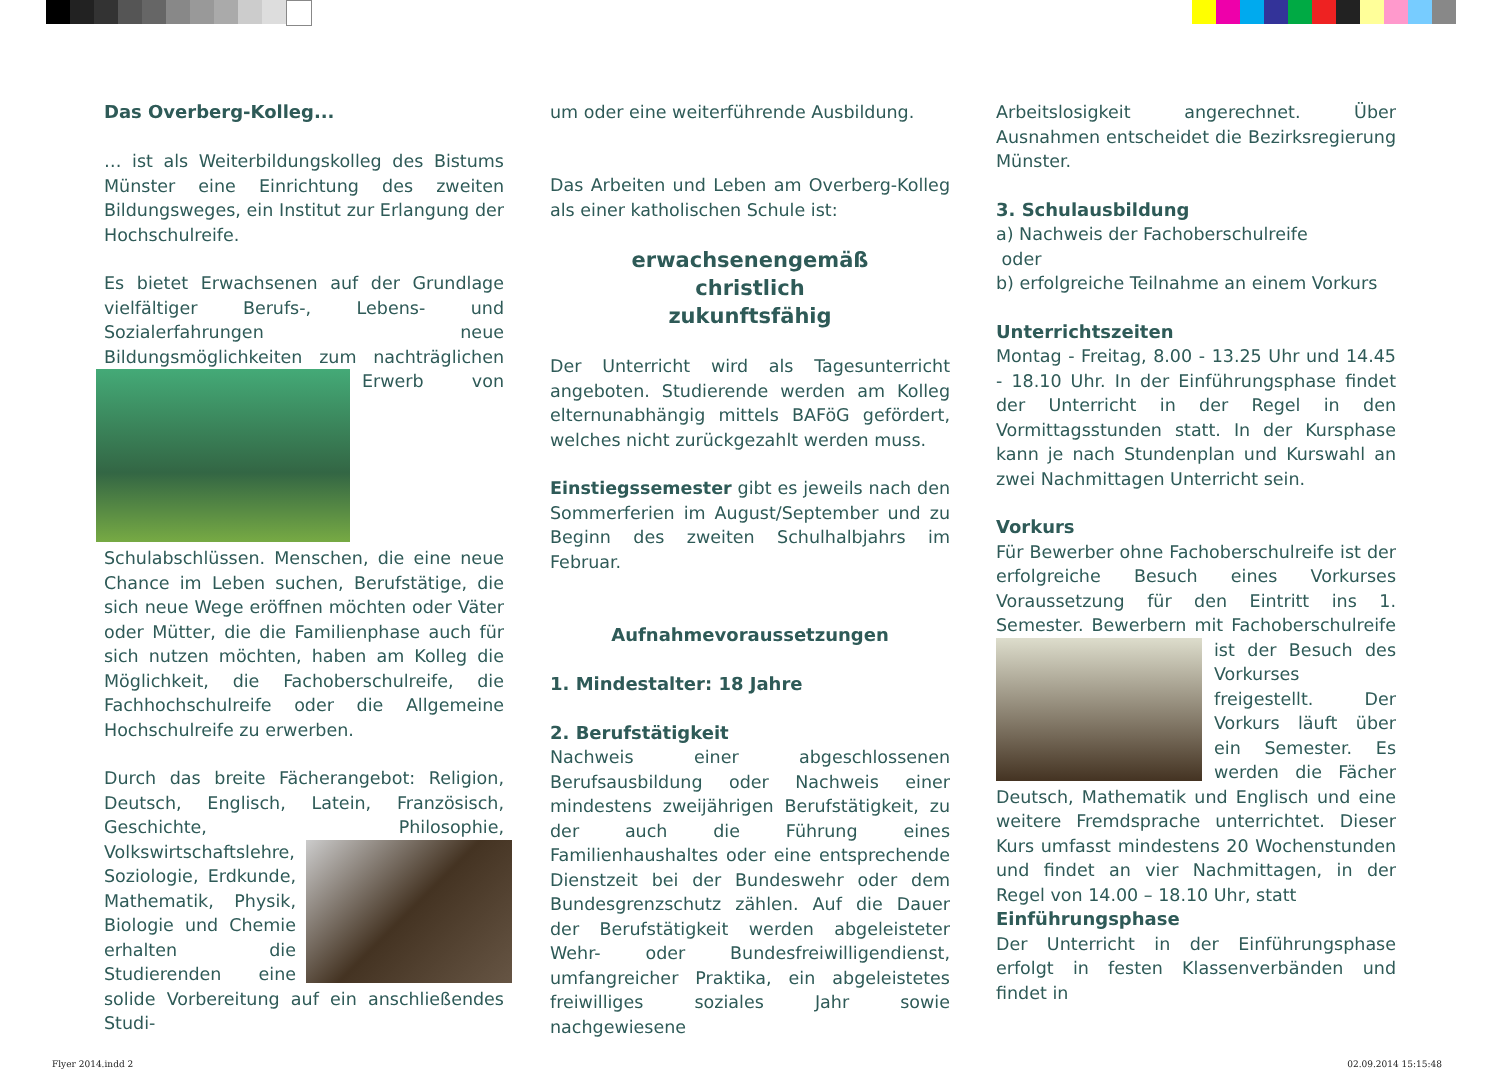Das Overberg-Kolleg...
… ist als Weiterbildungskolleg des Bistums Münster eine Einrichtung des zweiten Bildungsweges, ein Institut zur Erlangung der Hochschulreife.
Es bietet Erwachsenen auf der Grundlage vielfältiger Berufs-, Lebens- und Sozialerfahrungen neue Bildungsmöglichkeiten zum nachträglichen Erwerb von Schulabschlüssen. Menschen, die eine neue Chance im Leben suchen, Berufstätige, die sich neue Wege eröffnen möchten oder Väter oder Mütter, die die Familienphase auch für sich nutzen möchten, haben am Kolleg die Möglichkeit, die Fachoberschulreife, die Fachhochschulreife oder die Allgemeine Hochschulreife zu erwerben.
Durch das breite Fächerangebot: Religion, Deutsch, Englisch, Latein, Französisch, Geschichte, Philosophie, Volkswirtschaftslehre, Soziologie, Erdkunde, Mathematik, Physik, Biologie und Chemie erhalten die Studierenden eine solide Vorbereitung auf ein anschließendes Studi-
um oder eine weiterführende Ausbildung.
Das Arbeiten und Leben am Overberg-Kolleg als einer katholischen Schule ist:
erwachsenengemäß
christlich
zukunftsfähig
Der Unterricht wird als Tagesunterricht angeboten. Studierende werden am Kolleg elternunabhängig mittels BAFöG gefördert, welches nicht zurückgezahlt werden muss.
Einstiegssemester gibt es jeweils nach den Sommerferien im August/September und zu Beginn des zweiten Schulhalbjahrs im Februar.
Aufnahmevoraussetzungen
1. Mindestalter: 18 Jahre
2. Berufstätigkeit
Nachweis einer abgeschlossenen Berufsausbildung oder Nachweis einer mindestens zweijährigen Berufstätigkeit, zu der auch die Führung eines Familienhaushaltes oder eine entsprechende Dienstzeit bei der Bundeswehr oder dem Bundesgrenzschutz zählen. Auf die Dauer der Berufstätigkeit werden abgeleisteter Wehr- oder Bundesfreiwilligendienst, umfangreicher Praktika, ein abgeleistetes freiwilliges soziales Jahr sowie nachgewiesene
Arbeitslosigkeit angerechnet. Über Ausnahmen entscheidet die Bezirksregierung Münster.
3. Schulausbildung
a) Nachweis der Fachoberschulreife
oder
b) erfolgreiche Teilnahme an einem Vorkurs
Unterrichtszeiten
Montag - Freitag, 8.00 - 13.25 Uhr und 14.45 - 18.10 Uhr. In der Einführungsphase findet der Unterricht in der Regel in den Vormittagsstunden statt. In der Kursphase kann je nach Stundenplan und Kurswahl an zwei Nachmittagen Unterricht sein.
Vorkurs
Für Bewerber ohne Fachoberschulreife ist der erfolgreiche Besuch eines Vorkurses Voraussetzung für den Eintritt ins 1. Semester. Bewerbern mit Fachoberschulreife ist der Be such des Vorkurses freigestellt. Der Vorkurs läuft über ein Semester. Es werden die Fächer Deutsch, Mathematik und Englisch und eine weitere Fremdsprache unterrichtet. Dieser Kurs umfasst mindestens 20 Wochenstunden und findet an vier Nachmittagen, in der Regel von 14.00 – 18.10 Uhr, statt
Einführungsphase
Der Unterricht in der Einführungsphase erfolgt in festen Klassenverbänden und findet in
Flyer 2014.indd 2 02.09.2014 15:15:48